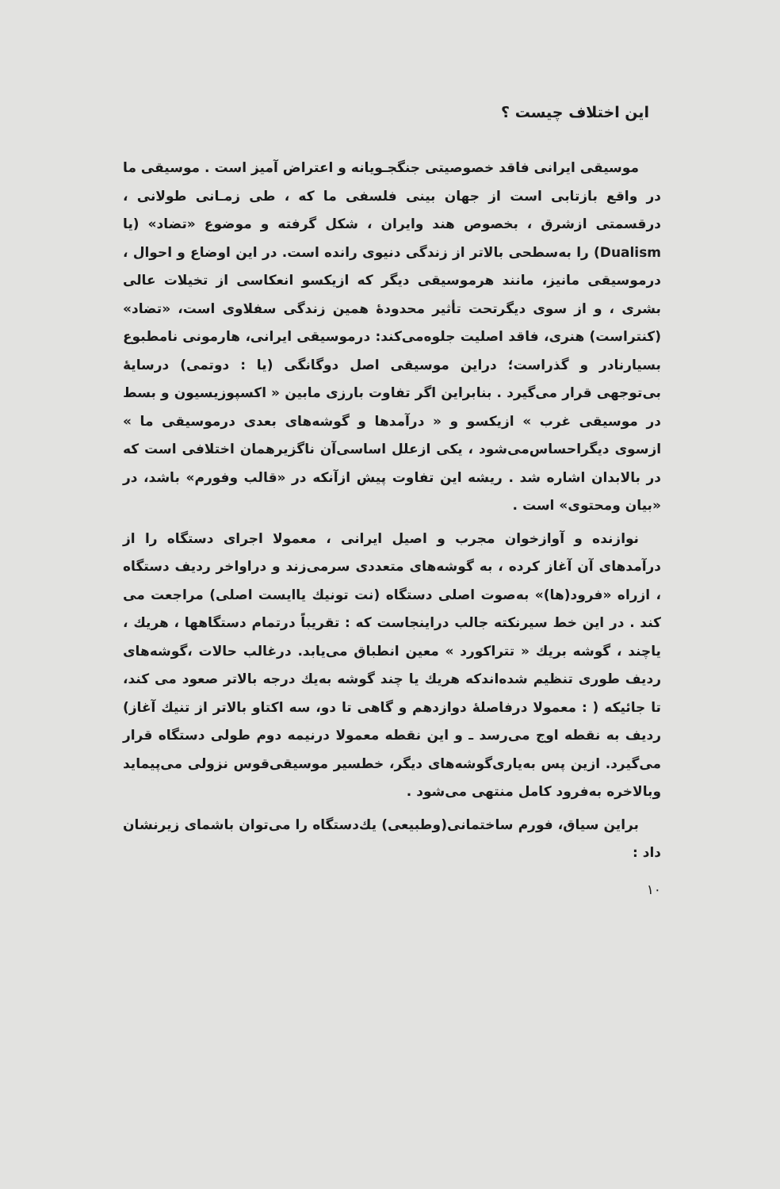این اختلاف چیست ؟
موسیقی ایرانی فاقد خصوصیتی جنگجـویانه و اعتراض آمیز است . موسیقی ما در واقع بازتابی است از جهان بینی فلسفی ما که ، طی زمـانی طولانی ، درقسمتی ازشرق ، بخصوص هند وایران ، شکل گرفته و موضوع «تضاد» (یا Dualism) را به‌سطحی بالاتر از زندگی دنیوی رانده است. در این اوضاع و احوال ، درموسیقی مانیز، مانند هرموسیقی دیگر که ازیکسو انعکاسی از تخیلات عالی بشری ، و از سوی دیگرتحت تأثیر محدودهٔ همین زندگی سفلاوی است، «تضاد» (کنتراست) هنری، فاقد اصلیت جلوه‌می‌کند: درموسیقی ایرانی، هارمونی نامطبوع بسیارنادر و گذراست؛ دراین موسیقی اصل دوگانگی (یا : دوتمی) درسایهٔ بی‌توجهی قرار می‌گیرد . بنابراین اگر تفاوت بارزی مابین « اکسپوزیسیون و بسط در موسیقی غرب » ازیکسو و « درآمدها و گوشه‌های بعدی درموسیقی ما » ازسوی دیگراحساس‌می‌شود ، یکی ازعلل اساسی‌آن ناگزیرهمان اختلافی است که در بالابدان اشاره شد . ریشه این تفاوت پیش ازآنکه در «قالب وفورم» باشد، در «بیان ومحتوی» است .
نوازنده و آوازخوان مجرب و اصیل ایرانی ، معمولا اجرای دستگاه را از درآمدهای آن آغاز کرده ، به گوشه‌های متعددی سرمی‌زند و دراواخر ردیف دستگاه ، ازراه «فرود(ها)» به‌صوت اصلی دستگاه (نت تونیك یاایست اصلی) مراجعت می کند . در این خط سیرنکته جالب دراینجاست که : تقریباً درتمام دستگاهها ، هریك ، یاچند ، گوشه بریك « تتراکورد » معین انطباق می‌یابد. درغالب حالات ،گوشه‌های ردیف طوری تنظیم شده‌اندکه هریك یا چند گوشه به‌یك درجه بالاتر صعود می کند، تا جائیکه ( : معمولا درفاصلهٔ دوازدهم و گاهی تا دو، سه اکتاو بالاتر از تنیك آغاز) ردیف به نقطه اوج می‌رسد ـ و این نقطه معمولا درنیمه دوم طولی دستگاه قرار می‌گیرد. ازین پس به‌یاری‌گوشه‌های دیگر، خطسیر موسیقی‌قوس نزولی می‌پیماید وبالاخره به‌فرود کامل منتهی می‌شود .
براین سیاق، فورم ساختمانی(وطبیعی) یك‌دستگاه را می‌توان باشمای زیرنشان داد :
۱۰